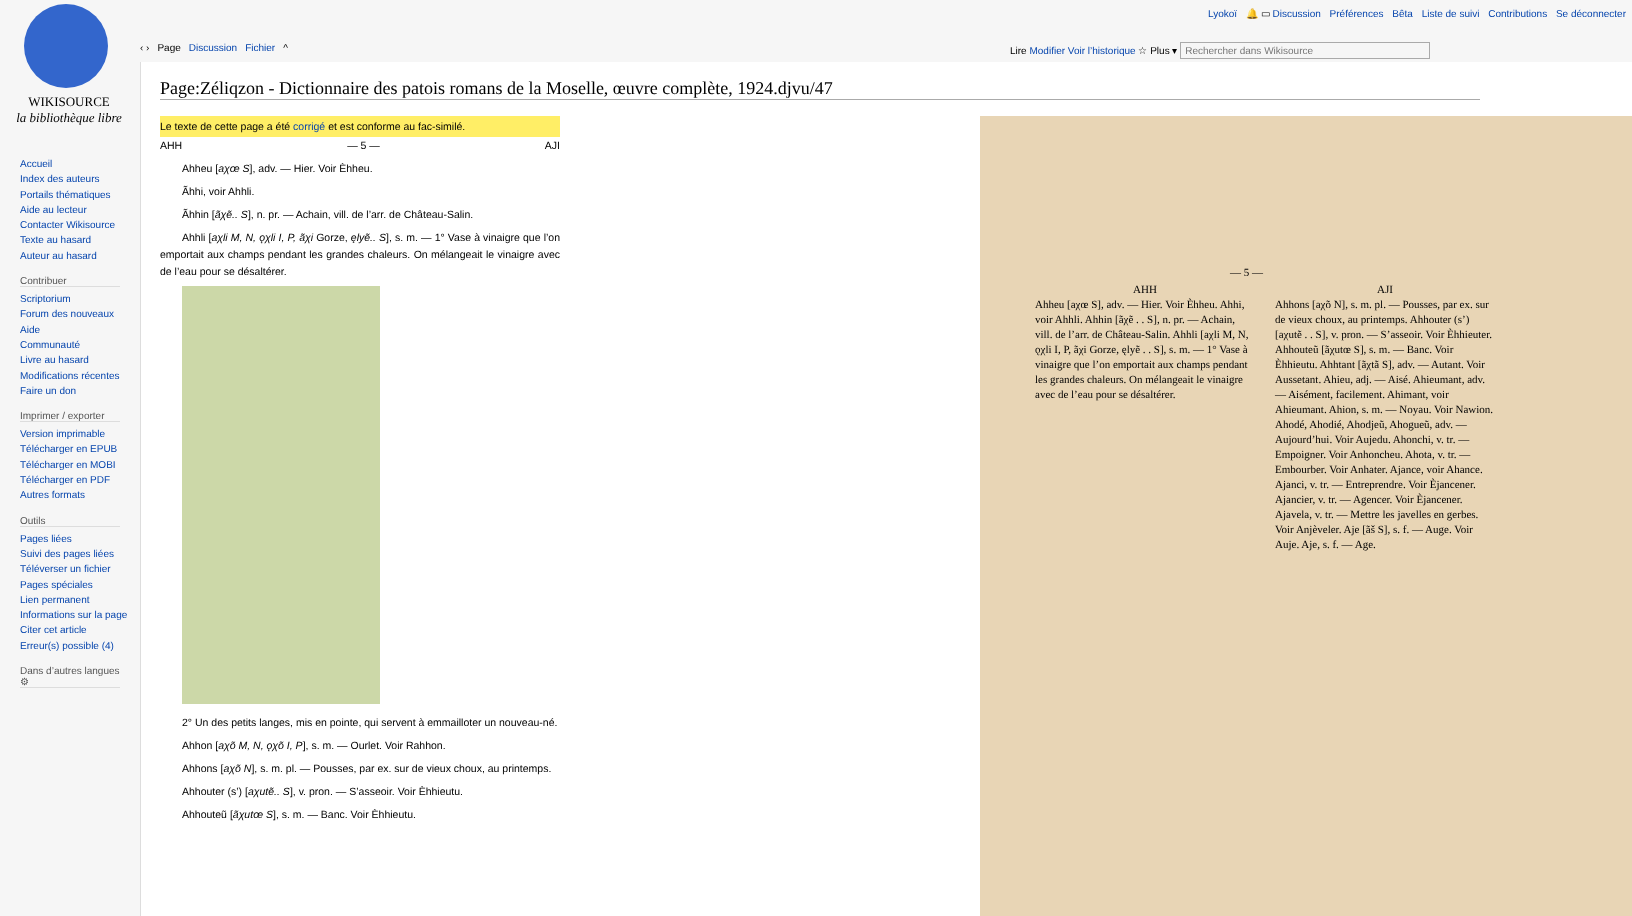WIKISOURCE
la bibliothèque libre
Accueil
Index des auteurs
Portails thématiques
Aide au lecteur
Contacter Wikisource
Texte au hasard
Auteur au hasard
Contribuer
Scriptorium
Forum des nouveaux
Aide
Communauté
Livre au hasard
Modifications récentes
Faire un don
Imprimer / exporter
Version imprimable
Télécharger en EPUB
Télécharger en MOBI
Télécharger en PDF
Autres formats
Outils
Pages liées
Suivi des pages liées
Téléverser un fichier
Pages spéciales
Lien permanent
Informations sur la page
Citer cet article
Erreur(s) possible (4)
Dans d’autres langues ⚙
Lyokoï 🔔 ▭ Discussion Préférences Bêta Liste de suivi Contributions Se déconnecter
‹ › Page Discussion Fichier ^ Lire Modifier Voir l’historique ☆ Plus ▾ Rechercher dans Wikisource
Page:Zéliqzon - Dictionnaire des patois romans de la Moselle, œuvre complète, 1924.djvu/47
Le texte de cette page a été corrigé et est conforme au fac-similé.
AHH — 5 — AJI
Ahheu [aχœ S], adv. — Hier. Voir Èhheu.
Ãhhi, voir Ahhli.
Ãhhin [ãχẽ.. S], n. pr. — Achain, vill. de l’arr. de Château-Salin.
Ahhli [aχli M, N, ǫχli I, P, ãχi Gorze, ęlyẽ.. S], s. m. — 1° Vase à vinaigre que l’on emportait aux champs pendant les grandes chaleurs. On mélangeait le vinaigre avec de l’eau pour se désaltérer.
2° Un des petits langes, mis en pointe, qui servent à emmailloter un nouveau-né.
Ahhon [aχõ M, N, ǫχõ I, P], s. m. — Ourlet. Voir Rahhon.
Ahhons [aχõ N], s. m. pl. — Pousses, par ex. sur de vieux choux, au printemps.
Ahhouter (s’) [aχutẽ.. S], v. pron. — S’asseoir. Voir Èhhieutu.
Ahhouteũ [ãχutœ S], s. m. — Banc. Voir Èhhieutu.
— 5 —
AHH
Ahheu [aχœ S], adv. — Hier. Voir Èhheu. Ahhi, voir Ahhli. Ahhin [ãχẽ . . S], n. pr. — Achain, vill. de l’arr. de Château-Salin. Ahhli [aχli M, N, ǫχli I, P, ãχi Gorze, ęlyẽ . . S], s. m. — 1° Vase à vinaigre que l’on emportait aux champs pendant les grandes chaleurs. On mélangeait le vinaigre avec de l’eau pour se désaltérer.
AJI
Ahhons [aχõ N], s. m. pl. — Pousses, par ex. sur de vieux choux, au printemps. Ahhouter (s’) [aχutẽ . . S], v. pron. — S’asseoir. Voir Èhhieuter. Ahhouteũ [ãχutœ S], s. m. — Banc. Voir Èhhieutu. Ahhtant [ãχtã S], adv. — Autant. Voir Aussetant. Ahieu, adj. — Aisé. Ahieumant, adv. — Aisément, facilement. Ahimant, voir Ahieumant. Ahion, s. m. — Noyau. Voir Nawion. Ahodé, Ahodié, Ahodjeũ, Ahogueũ, adv. — Aujourd’hui. Voir Aujedu. Ahonchi, v. tr. — Empoigner. Voir Anhoncheu. Ahota, v. tr. — Embourber. Voir Anhater. Ajance, voir Ahance. Ajanci, v. tr. — Entreprendre. Voir Èjancener. Ajancier, v. tr. — Agencer. Voir Èjancener. Ajavela, v. tr. — Mettre les javelles en gerbes. Voir Anjèveler. Aje [ãš S], s. f. — Auge. Voir Auje. Aje, s. f. — Age.